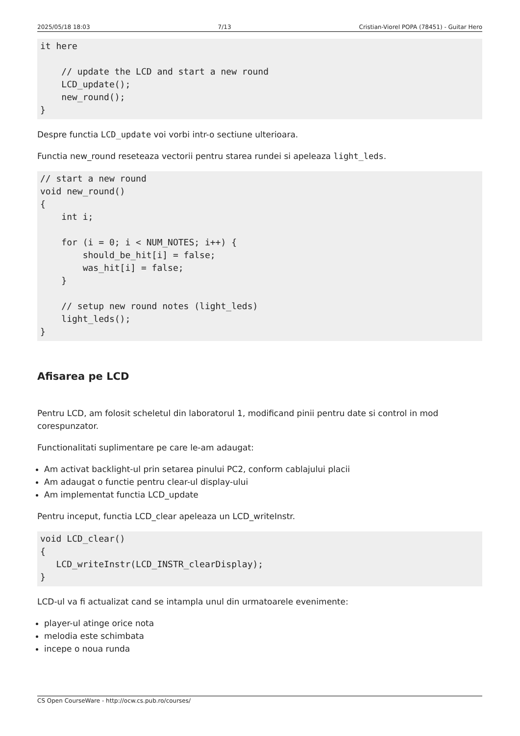2025/05/18 18:03 7/13 Cristian-Viorel POPA (78451) - Guitar Hero
it here

    // update the LCD and start a new round
    LCD_update();
    new_round();
}
Despre functia LCD_update voi vorbi intr-o sectiune ulterioara.
Functia new_round reseteaza vectorii pentru starea rundei si apeleaza light_leds.
// start a new round
void new_round()
{
    int i;

    for (i = 0; i < NUM_NOTES; i++) {
        should_be_hit[i] = false;
        was_hit[i] = false;
    }

    // setup new round notes (light_leds)
    light_leds();
}
Afisarea pe LCD
Pentru LCD, am folosit scheletul din laboratorul 1, modificand pinii pentru date si control in mod corespunzator.
Functionalitati suplimentare pe care le-am adaugat:
Am activat backlight-ul prin setarea pinului PC2, conform cablajului placii
Am adaugat o functie pentru clear-ul display-ului
Am implementat functia LCD_update
Pentru inceput, functia LCD_clear apeleaza un LCD_writeInstr.
void LCD_clear()
{
   LCD_writeInstr(LCD_INSTR_clearDisplay);
}
LCD-ul va fi actualizat cand se intampla unul din urmatoarele evenimente:
player-ul atinge orice nota
melodia este schimbata
incepe o noua runda
CS Open CourseWare - http://ocw.cs.pub.ro/courses/